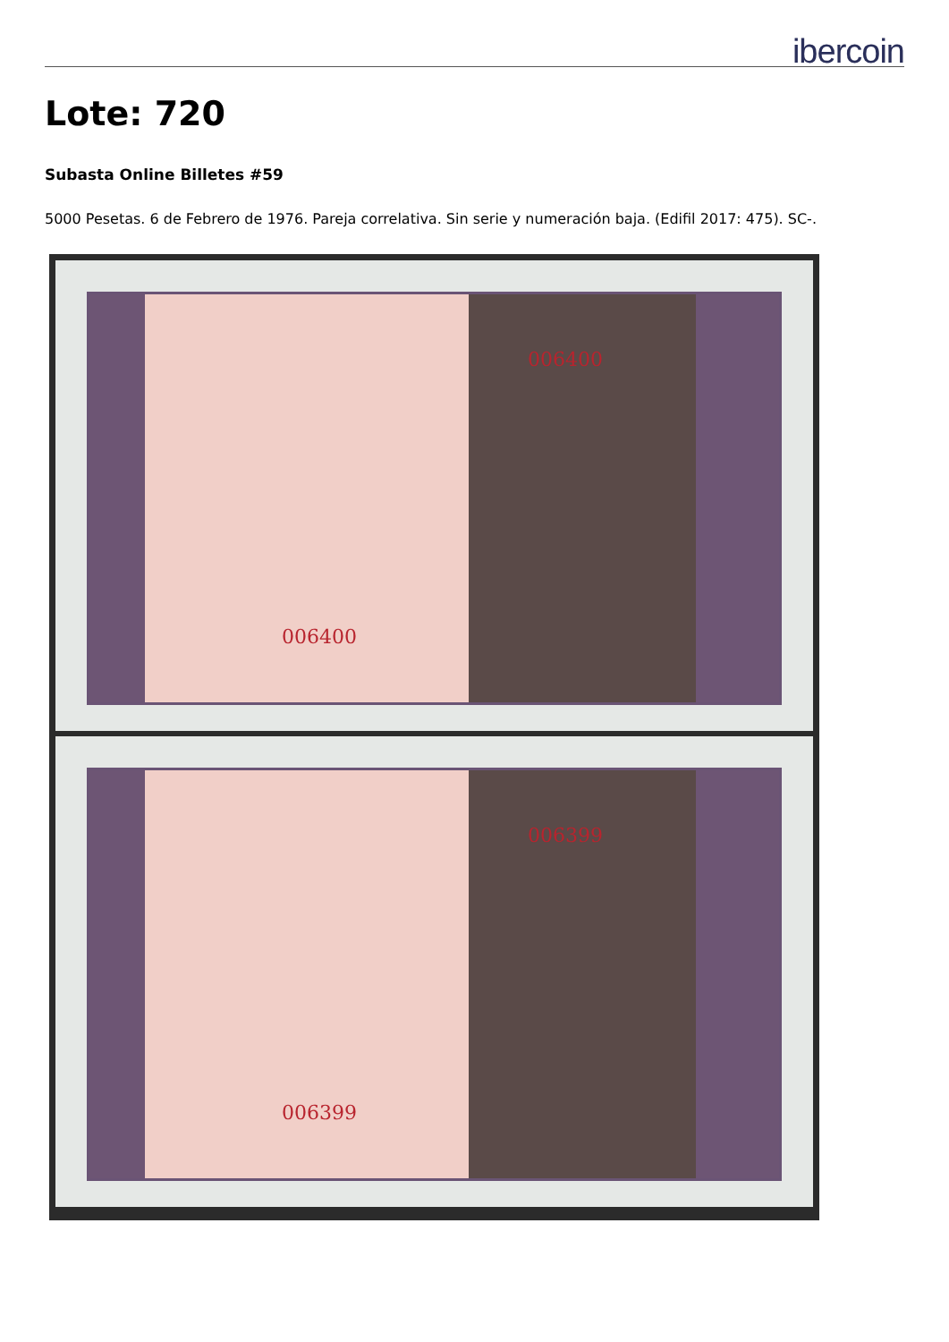ibercoin
Lote: 720
Subasta Online Billetes #59
5000 Pesetas. 6 de Febrero de 1976. Pareja correlativa. Sin serie y numeración baja. (Edifil 2017: 475). SC-.
006400
006400
006399
006399